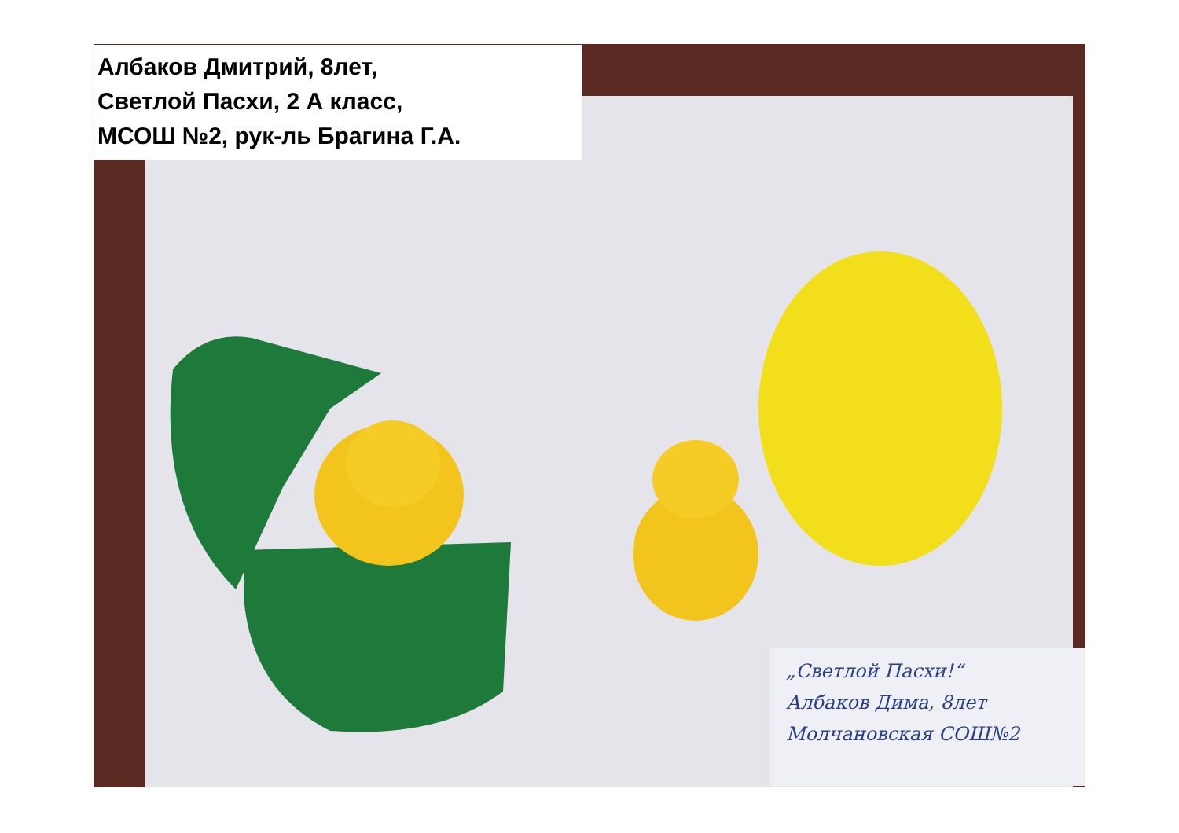Албаков Дмитрий, 8лет,
Светлой Пасхи, 2 А класс,
МСОШ №2, рук-ль Брагина Г.А.
„Светлой Пасхи!“
Албаков Дима, 8лет
Молчановская СОШ№2